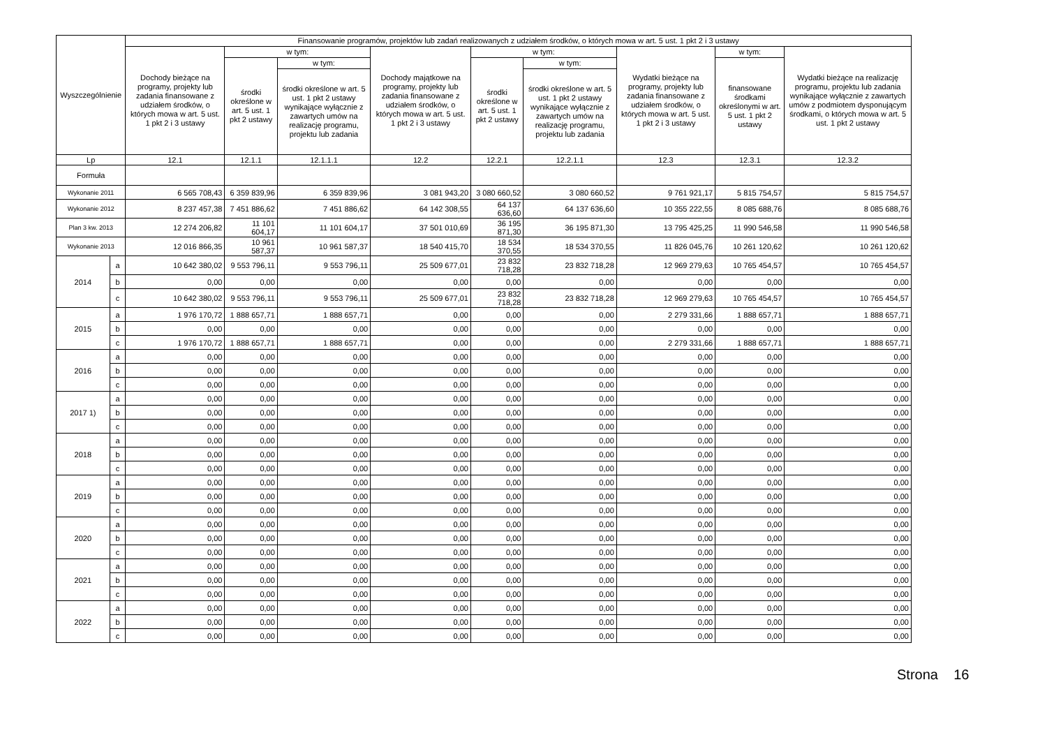| Wyszczególnienie | | Finansowanie programów, projektów lub zadań realizowanych z udziałem środków, o których mowa w art. 5 ust. 1 pkt 2 i 3 ustawy | | | | | | | | |
| --- | --- | --- | --- | --- | --- | --- | --- | --- | --- | --- |
| | | Dochody bieżące na programy, projekty lub zadania finansowane z udziałem środków, o których mowa w art. 5 ust. 1 pkt 2 i 3 ustawy | w tym: | | Dochody majątkowe na programy, projekty lub zadania finansowane z udziałem środków, o których mowa w art. 5 ust. 1 pkt 2 i 3 ustawy | w tym: | | Wydatki bieżące na programy, projekty lub zadania finansowane z udziałem środków, o których mowa w art. 5 ust. 1 pkt 2 i 3 ustawy | w tym: | Wydatki bieżące na realizację programu, projektu lub zadania wynikające wyłącznie z zawartych umów z podmiotem dysponującym środkami, o których mowa w art. 5 ust. 1 pkt 2 ustawy |
| | | | środki określone w art. 5 ust. 1 pkt 2 ustawy | w tym: | | środki określone w art. 5 ust. 1 pkt 2 ustawy | w tym: | | finansowane środkami określonymi w art. 5 ust. 1 pkt 2 ustawy | |
| | | | | środki określone w art. 5 ust. 1 pkt 2 ustawy wynikające wyłącznie z zawartych umów na realizację programu, projektu lub zadania | | | środki określone w art. 5 ust. 1 pkt 2 ustawy wynikające wyłącznie z zawartych umów na realizację programu, projektu lub zadania | | | |
| Lp | | 12.1 | 12.1.1 | 12.1.1.1 | 12.2 | 12.2.1 | 12.2.1.1 | 12.3 | 12.3.1 | 12.3.2 |
| Formuła | | | | | | | | | | |
| Wykonanie 2011 | | 6 565 708,43 | 6 359 839,96 | 6 359 839,96 | 3 081 943,20 | 3 080 660,52 | 3 080 660,52 | 9 761 921,17 | 5 815 754,57 | 5 815 754,57 |
| Wykonanie 2012 | | 8 237 457,38 | 7 451 886,62 | 7 451 886,62 | 64 142 308,55 | 64 137 636,60 | 64 137 636,60 | 10 355 222,55 | 8 085 688,76 | 8 085 688,76 |
| Plan 3 kw. 2013 | | 12 274 206,82 | 11 101 604,17 | 11 101 604,17 | 37 501 010,69 | 36 195 871,30 | 36 195 871,30 | 13 795 425,25 | 11 990 546,58 | 11 990 546,58 |
| Wykonanie 2013 | | 12 016 866,35 | 10 961 587,37 | 10 961 587,37 | 18 540 415,70 | 18 534 370,55 | 18 534 370,55 | 11 826 045,76 | 10 261 120,62 | 10 261 120,62 |
| 2014 | a | 10 642 380,02 | 9 553 796,11 | 9 553 796,11 | 25 509 677,01 | 23 832 718,28 | 23 832 718,28 | 12 969 279,63 | 10 765 454,57 | 10 765 454,57 |
| | b | 0,00 | 0,00 | 0,00 | 0,00 | 0,00 | 0,00 | 0,00 | 0,00 | 0,00 |
| | c | 10 642 380,02 | 9 553 796,11 | 9 553 796,11 | 25 509 677,01 | 23 832 718,28 | 23 832 718,28 | 12 969 279,63 | 10 765 454,57 | 10 765 454,57 |
| 2015 | a | 1 976 170,72 | 1 888 657,71 | 1 888 657,71 | 0,00 | 0,00 | 0,00 | 2 279 331,66 | 1 888 657,71 | 1 888 657,71 |
| | b | 0,00 | 0,00 | 0,00 | 0,00 | 0,00 | 0,00 | 0,00 | 0,00 | 0,00 |
| | c | 1 976 170,72 | 1 888 657,71 | 1 888 657,71 | 0,00 | 0,00 | 0,00 | 2 279 331,66 | 1 888 657,71 | 1 888 657,71 |
| 2016 | a | 0,00 | 0,00 | 0,00 | 0,00 | 0,00 | 0,00 | 0,00 | 0,00 | 0,00 |
| | b | 0,00 | 0,00 | 0,00 | 0,00 | 0,00 | 0,00 | 0,00 | 0,00 | 0,00 |
| | c | 0,00 | 0,00 | 0,00 | 0,00 | 0,00 | 0,00 | 0,00 | 0,00 | 0,00 |
| 2017 1) | a | 0,00 | 0,00 | 0,00 | 0,00 | 0,00 | 0,00 | 0,00 | 0,00 | 0,00 |
| | b | 0,00 | 0,00 | 0,00 | 0,00 | 0,00 | 0,00 | 0,00 | 0,00 | 0,00 |
| | c | 0,00 | 0,00 | 0,00 | 0,00 | 0,00 | 0,00 | 0,00 | 0,00 | 0,00 |
| 2018 | a | 0,00 | 0,00 | 0,00 | 0,00 | 0,00 | 0,00 | 0,00 | 0,00 | 0,00 |
| | b | 0,00 | 0,00 | 0,00 | 0,00 | 0,00 | 0,00 | 0,00 | 0,00 | 0,00 |
| | c | 0,00 | 0,00 | 0,00 | 0,00 | 0,00 | 0,00 | 0,00 | 0,00 | 0,00 |
| 2019 | a | 0,00 | 0,00 | 0,00 | 0,00 | 0,00 | 0,00 | 0,00 | 0,00 | 0,00 |
| | b | 0,00 | 0,00 | 0,00 | 0,00 | 0,00 | 0,00 | 0,00 | 0,00 | 0,00 |
| | c | 0,00 | 0,00 | 0,00 | 0,00 | 0,00 | 0,00 | 0,00 | 0,00 | 0,00 |
| 2020 | a | 0,00 | 0,00 | 0,00 | 0,00 | 0,00 | 0,00 | 0,00 | 0,00 | 0,00 |
| | b | 0,00 | 0,00 | 0,00 | 0,00 | 0,00 | 0,00 | 0,00 | 0,00 | 0,00 |
| | c | 0,00 | 0,00 | 0,00 | 0,00 | 0,00 | 0,00 | 0,00 | 0,00 | 0,00 |
| 2021 | a | 0,00 | 0,00 | 0,00 | 0,00 | 0,00 | 0,00 | 0,00 | 0,00 | 0,00 |
| | b | 0,00 | 0,00 | 0,00 | 0,00 | 0,00 | 0,00 | 0,00 | 0,00 | 0,00 |
| | c | 0,00 | 0,00 | 0,00 | 0,00 | 0,00 | 0,00 | 0,00 | 0,00 | 0,00 |
| 2022 | a | 0,00 | 0,00 | 0,00 | 0,00 | 0,00 | 0,00 | 0,00 | 0,00 | 0,00 |
| | b | 0,00 | 0,00 | 0,00 | 0,00 | 0,00 | 0,00 | 0,00 | 0,00 | 0,00 |
| | c | 0,00 | 0,00 | 0,00 | 0,00 | 0,00 | 0,00 | 0,00 | 0,00 | 0,00 |
Strona 16